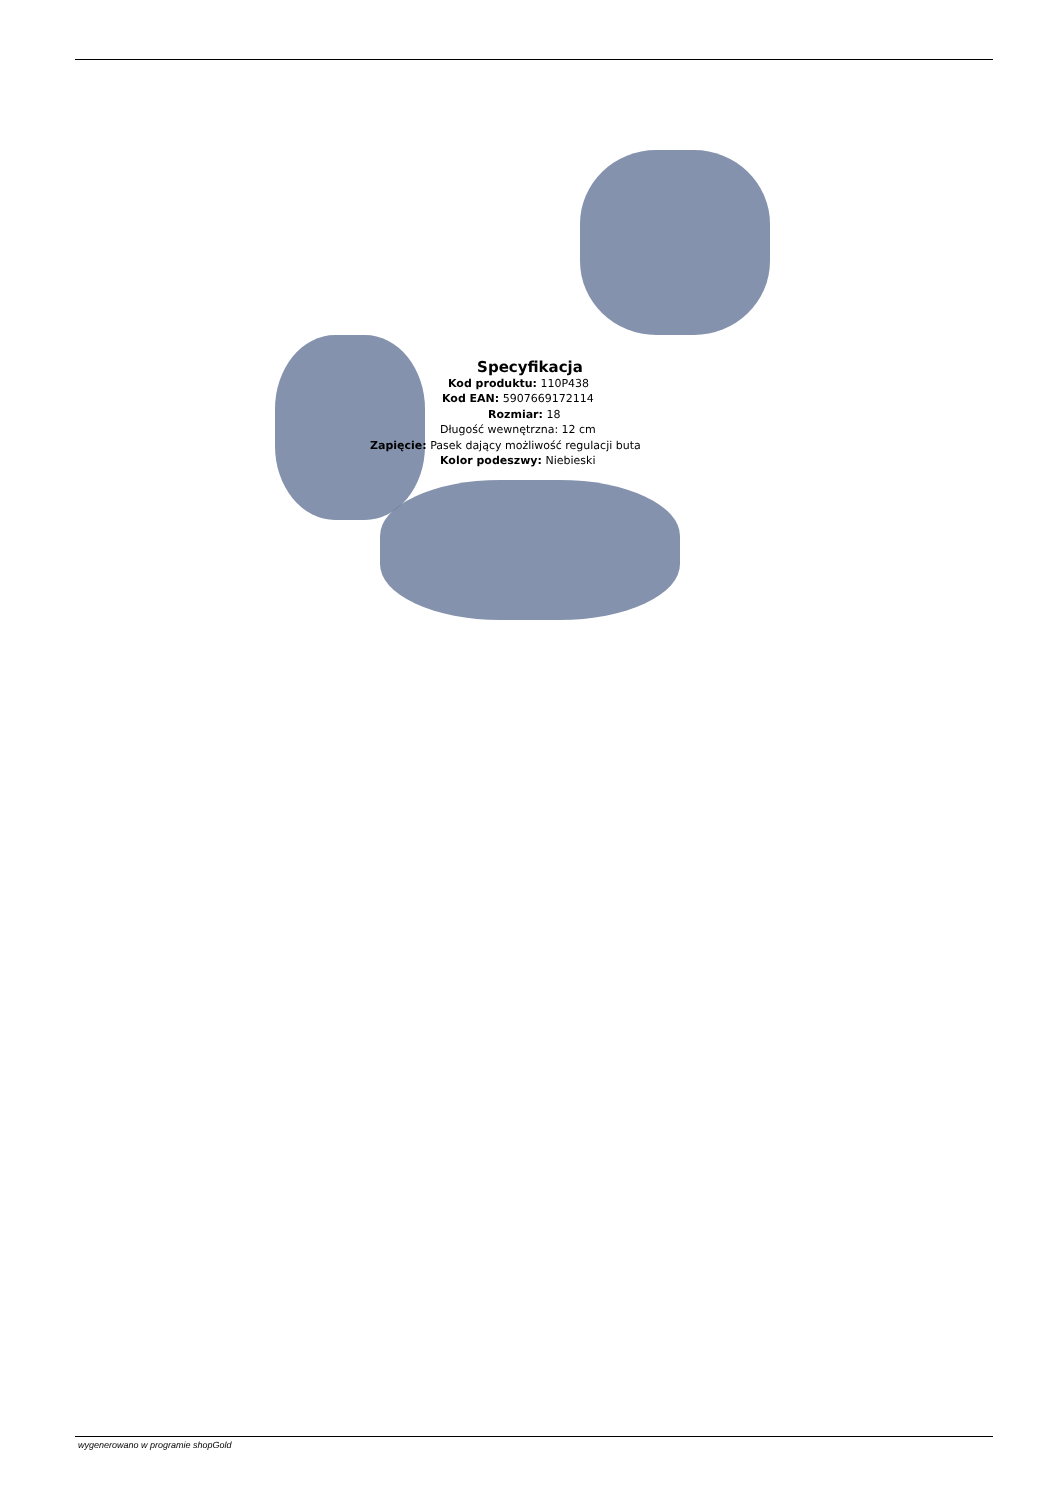Specyfikacja
Kod produktu: 110P438
Kod EAN: 5907669172114
Rozmiar: 18
Długość wewnętrzna: 12 cm
Zapięcie: Pasek dający możliwość regulacji buta
Kolor podeszwy: Niebieski
wygenerowano w programie shopGold